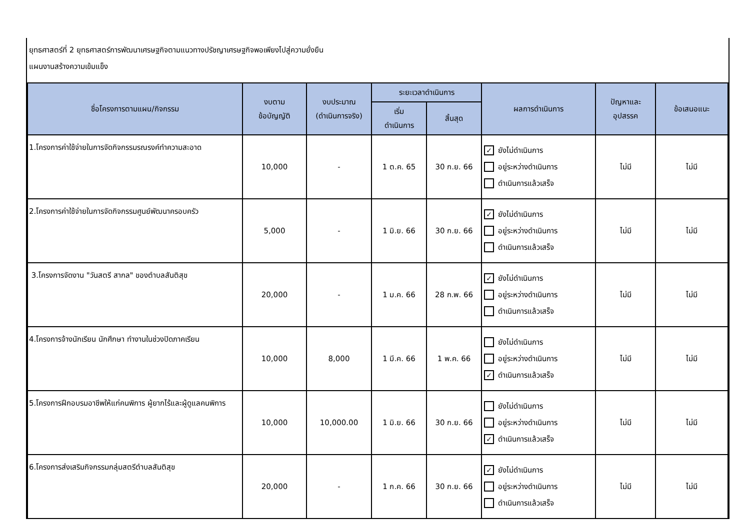ยุทธศาสตร์ที่ 2 ยุทธศาสตร์การพัฒนาเศรษฐกิจตามแนวทางปรัชญาเศรษฐกิจพอเพียงไปสู่ความยั่งยืน
แผนงานสร้างความเข้มแข็ง
| ชื่อโครงการตามแผน/กิจกรรม | งบตาม ข้อบัญญัติ | งบประมาณ (ดำเนินการจริง) | ระยะเวลาดำเนินการ | | ผลการดำเนินการ | ปัญหาและ อุปสรรค | ข้อเสนอแนะ |
| --- | --- | --- | --- | --- | --- | --- | --- |
| | | | เริ่ม ดำเนินการ | สิ้นสุด | | | |
| 1.โครงการค่าใช้จ่ายในการจัดกิจกรรมรณรงค์ทำความสะอาด | 10,000 | - | 1 ต.ค. 65 | 30 ก.ย. 66 | ✓ ยังไม่ดำเนินการ อยู่ระหว่างดำเนินการ ดำเนินการแล้วเสร็จ | ไม่มี | ไม่มี |
| 2.โครงการค่าใช้จ่ายในการจัดกิจกรรมศูนย์พัฒนาครอบครัว | 5,000 | - | 1 มิ.ย. 66 | 30 ก.ย. 66 | ✓ ยังไม่ดำเนินการ อยู่ระหว่างดำเนินการ ดำเนินการแล้วเสร็จ | ไม่มี | ไม่มี |
| 3.โครงการจัดงาน "วันสตรี สากล" ของตำบลสันติสุข | 20,000 | - | 1 ม.ค. 66 | 28 ก.พ. 66 | ✓ ยังไม่ดำเนินการ อยู่ระหว่างดำเนินการ ดำเนินการแล้วเสร็จ | ไม่มี | ไม่มี |
| 4.โครงการจ้างนักเรียน นักศึกษา ทำงานในช่วงปิดภาคเรียน | 10,000 | 8,000 | 1 มี.ค. 66 | 1 พ.ค. 66 | ยังไม่ดำเนินการ อยู่ระหว่างดำเนินการ ✓ ดำเนินการแล้วเสร็จ | ไม่มี | ไม่มี |
| 5.โครงการฝึกอบรมอาชีพให้แก่คนพิการ ผู้ยากไร้และผู้ดูแลคนพิการ | 10,000 | 10,000.00 | 1 มิ.ย. 66 | 30 ก.ย. 66 | ยังไม่ดำเนินการ อยู่ระหว่างดำเนินการ ✓ ดำเนินการแล้วเสร็จ | ไม่มี | ไม่มี |
| 6.โครงการส่งเสริมกิจกรรมกลุ่มสตรีตำบลสันติสุข | 20,000 | - | 1 ก.ค. 66 | 30 ก.ย. 66 | ✓ ยังไม่ดำเนินการ อยู่ระหว่างดำเนินการ ดำเนินการแล้วเสร็จ | ไม่มี | ไม่มี |